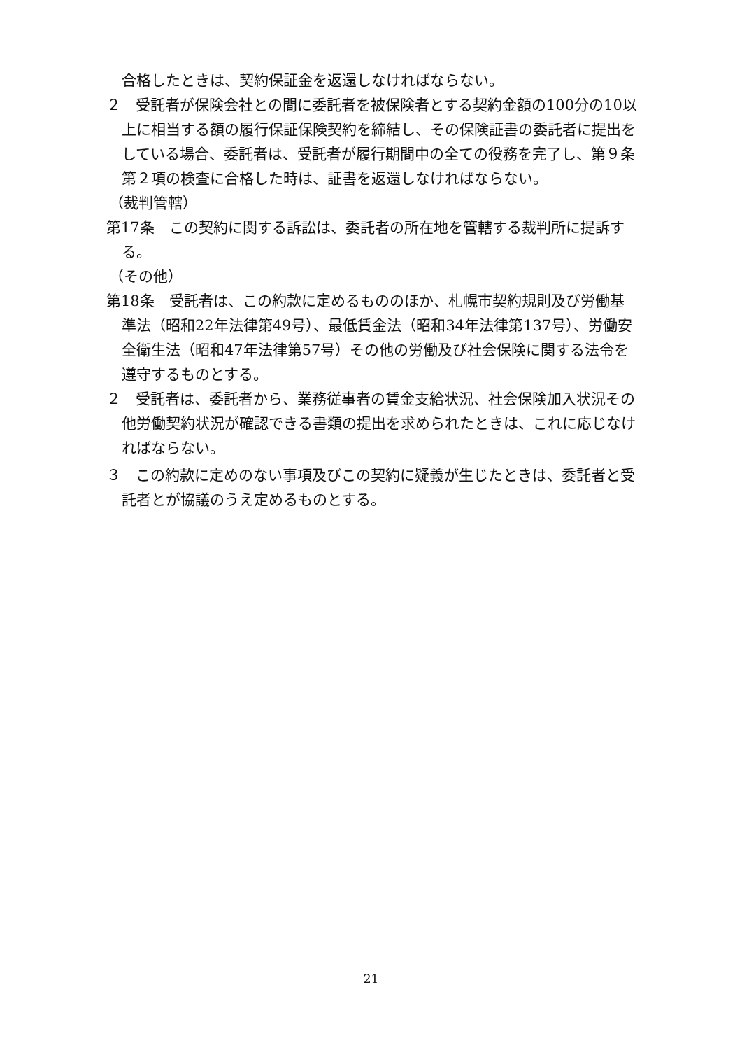合格したときは、契約保証金を返還しなければならない。
２　受託者が保険会社との間に委託者を被保険者とする契約金額の100分の10以上に相当する額の履行保証保険契約を締結し、その保険証書の委託者に提出をしている場合、委託者は、受託者が履行期間中の全ての役務を完了し、第９条第２項の検査に合格した時は、証書を返還しなければならない。
（裁判管轄）
第17条　この契約に関する訴訟は、委託者の所在地を管轄する裁判所に提訴する。
（その他）
第18条　受託者は、この約款に定めるもののほか、札幌市契約規則及び労働基準法（昭和22年法律第49号）、最低賃金法（昭和34年法律第137号）、労働安全衛生法（昭和47年法律第57号）その他の労働及び社会保険に関する法令を遵守するものとする。
２　受託者は、委託者から、業務従事者の賃金支給状況、社会保険加入状況その他労働契約状況が確認できる書類の提出を求められたときは、これに応じなければならない。
３　この約款に定めのない事項及びこの契約に疑義が生じたときは、委託者と受託者とが協議のうえ定めるものとする。
21